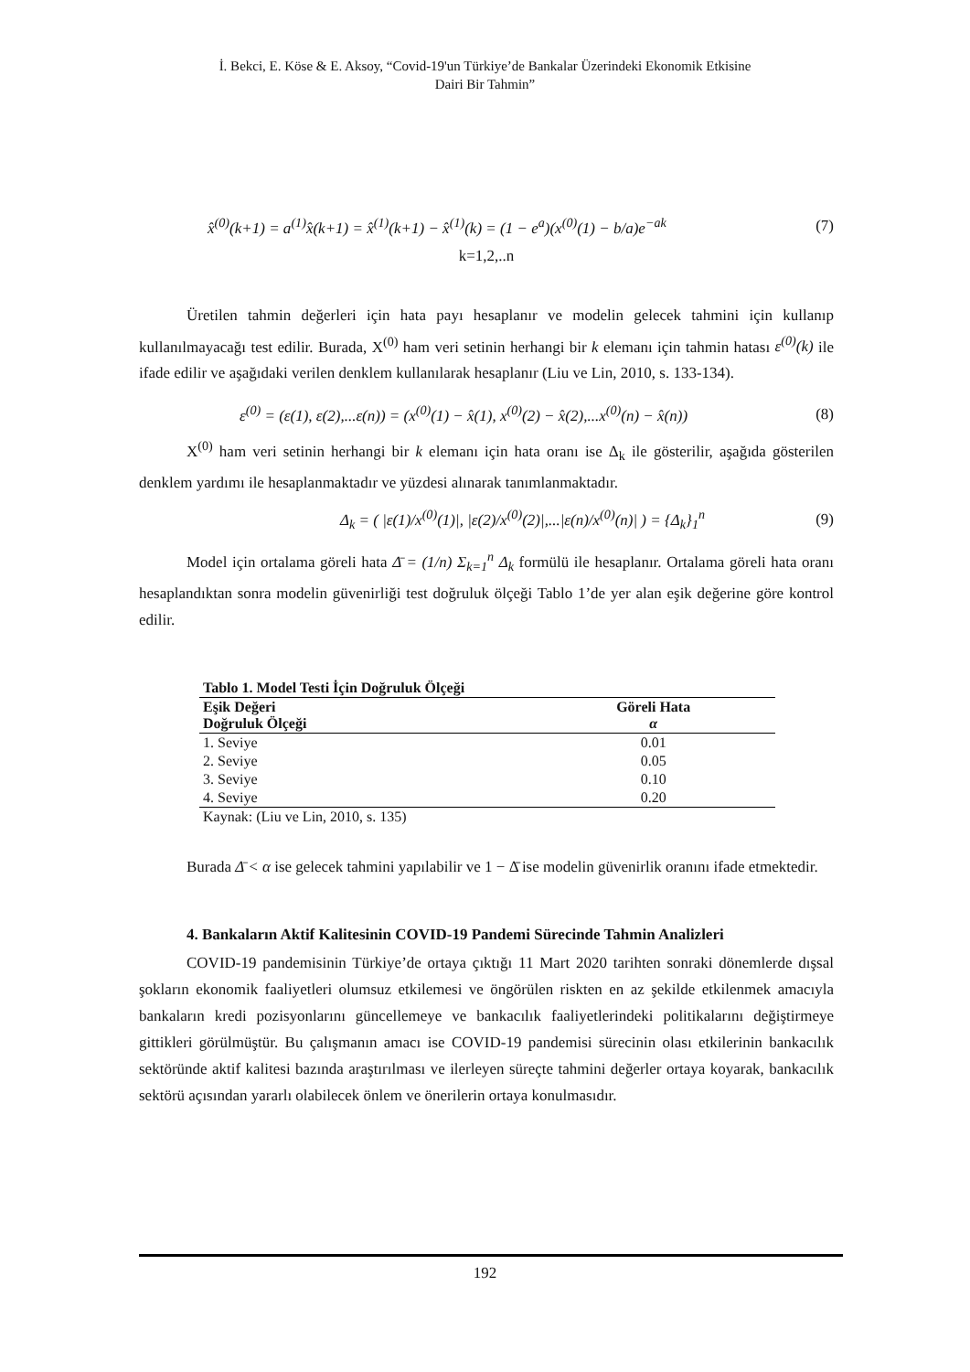İ. Bekci, E. Köse & E. Aksoy, “Covid-19'un Türkiye’de Bankalar Üzerindeki Ekonomik Etkisine
Dairi Bir Tahmin”
x̂<sup>(0)</sup>(k+1) = a<sup>(1)</sup>x̂(k+1) = x̂<sup>(1)</sup>(k+1) − x̂<sup>(1)</sup>(k) = (1 − e<sup>a</sup>)(x<sup>(0)</sup>(1) − b/a)e<sup>−ak</sup> (7)
k=1,2,..n
Üretilen tahmin değerleri için hata payı hesaplanır ve modelin gelecek tahmini için kullanıp kullanılmayacağı test edilir. Burada, X<sup>(0)</sup> ham veri setinin herhangi bir k elemanı için tahmin hatası ε<sup>(0)</sup>(k) ile ifade edilir ve aşağıdaki verilen denklem kullanılarak hesaplanır (Liu ve Lin, 2010, s. 133-134).
ε<sup>(0)</sup> = (ε(1), ε(2),...ε(n)) = (x<sup>(0)</sup>(1) − x̂(1), x<sup>(0)</sup>(2) − x̂(2),...x<sup>(0)</sup>(n) − x̂(n)) (8)
X<sup>(0)</sup> ham veri setinin herhangi bir k elemanı için hata oranı ise Δ<sub>k</sub> ile gösterilir, aşağıda gösterilen denklem yardımı ile hesaplanmaktadır ve yüzdesi alınarak tanımlanmaktadır.
Δ<sub>k</sub> = ( |ε(1)/x<sup>(0)</sup>(1)|, |ε(2)/x<sup>(0)</sup>(2)|,...|ε(n)/x<sup>(0)</sup>(n)| ) = {Δ<sub>k</sub>}<sub>1</sub><sup>n</sup> (9)
Model için ortalama göreli hata Δ̄ = (1/n) Σ<sub>k=1</sub><sup>n</sup> Δ<sub>k</sub> formülü ile hesaplanır. Ortalama göreli hata oranı hesaplandıktan sonra modelin güvenirliği test doğruluk ölçeği Tablo 1’de yer alan eşik değerine göre kontrol edilir.
| Tablo 1. Model Testi İçin Doğruluk Ölçeği | |
| --- | --- |
| Eşik Değeri Doğruluk Ölçeği | Göreli Hata α |
| 1. Seviye | 0.01 |
| 2. Seviye | 0.05 |
| 3. Seviye | 0.10 |
| 4. Seviye | 0.20 |
| Kaynak: (Liu ve Lin, 2010, s. 135) | |
Burada Δ̄ < α ise gelecek tahmini yapılabilir ve 1 − Δ̄ ise modelin güvenirlik oranını ifade etmektedir.
4. Bankaların Aktif Kalitesinin COVID-19 Pandemi Sürecinde Tahmin Analizleri
COVID-19 pandemisinin Türkiye’de ortaya çıktığı 11 Mart 2020 tarihten sonraki dönemlerde dışsal şokların ekonomik faaliyetleri olumsuz etkilemesi ve öngörülen riskten en az şekilde etkilenmek amacıyla bankaların kredi pozisyonlarını güncellemeye ve bankacılık faaliyetlerindeki politikalarını değiştirmeye gittikleri görülmüştür. Bu çalışmanın amacı ise COVID-19 pandemisi sürecinin olası etkilerinin bankacılık sektöründe aktif kalitesi bazında araştırılması ve ilerleyen süreçte tahmini değerler ortaya koyarak, bankacılık sektörü açısından yararlı olabilecek önlem ve önerilerin ortaya konulmasıdır.
192